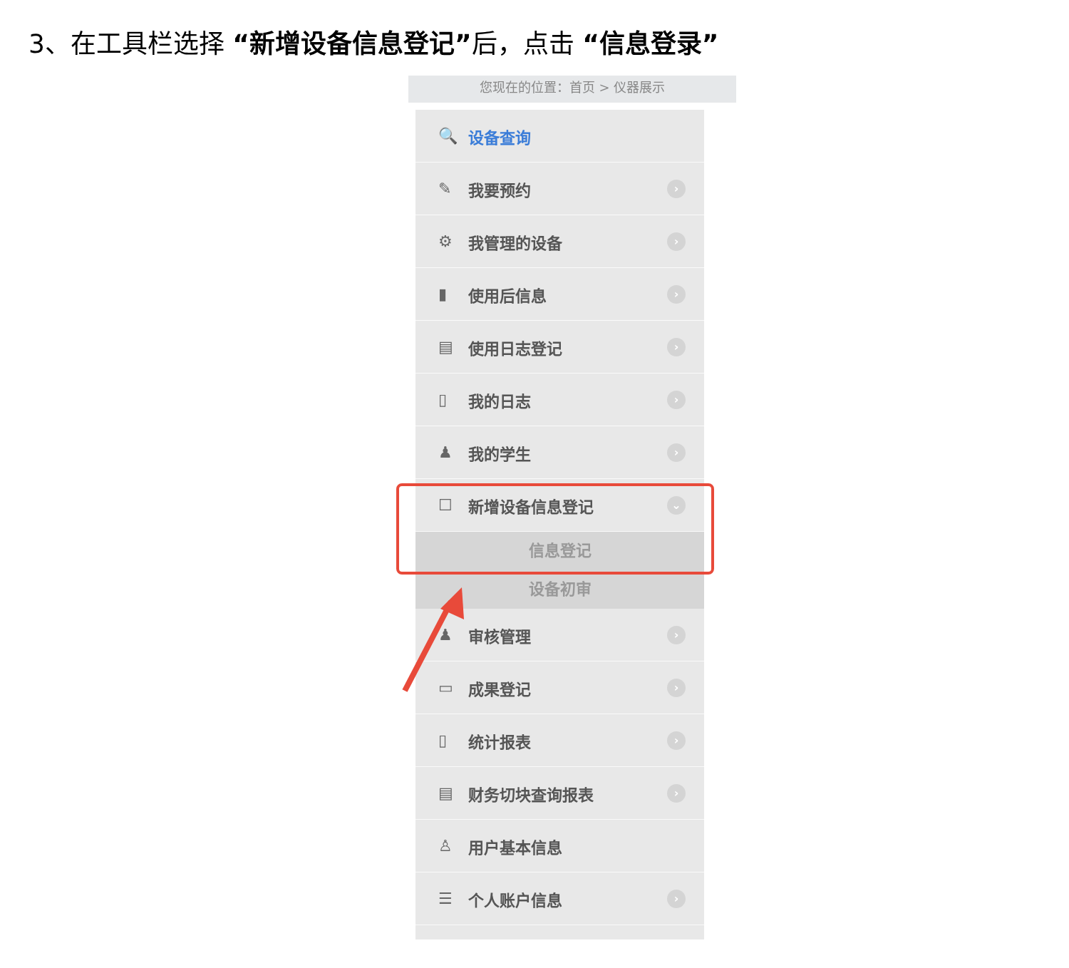3、在工具栏选择 “新增设备信息登记”后，点击 “信息登录”
您现在的位置：首页 > 仪器展示
🔍 设备查询
✎ 我要预约
›
⚙ 我管理的设备
›
▮ 使用后信息
›
▤ 使用日志登记
›
▯ 我的日志
›
♟ 我的学生
›
☐ 新增设备信息登记
⌄
信息登记
设备初审
♟ 审核管理
›
▭ 成果登记
›
▯ 统计报表
›
▤ 财务切块查询报表
›
♙ 用户基本信息
☰ 个人账户信息
›